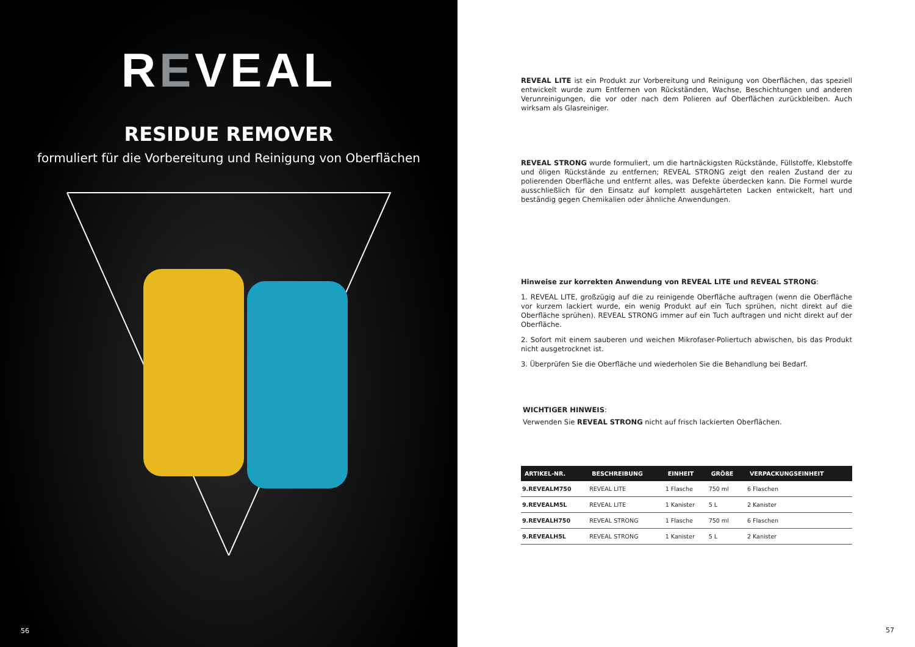REVEAL
RESIDUE REMOVER
formuliert für die Vorbereitung und Reinigung von Oberflächen
56
REVEAL LITE ist ein Produkt zur Vorbereitung und Reinigung von Oberflächen, das speziell entwickelt wurde zum Entfernen von Rückständen, Wachse, Beschichtungen und anderen Verunreinigungen, die vor oder nach dem Polieren auf Oberflächen zurückbleiben. Auch wirksam als Glasreiniger.
REVEAL STRONG wurde formuliert, um die hartnäckigsten Rückstände, Füllstoffe, Klebstoffe und öligen Rückstände zu entfernen; REVEAL STRONG zeigt den realen Zustand der zu polierenden Oberfläche und entfernt alles, was Defekte überdecken kann. Die Formel wurde ausschließlich für den Einsatz auf komplett ausgehärteten Lacken entwickelt, hart und beständig gegen Chemikalien oder ähnliche Anwendungen.
Hinweise zur korrekten Anwendung von REVEAL LITE und REVEAL STRONG:
1. REVEAL LITE, großzügig auf die zu reinigende Oberfläche auftragen (wenn die Oberfläche vor kurzem lackiert wurde, ein wenig Produkt auf ein Tuch sprühen, nicht direkt auf die Oberfläche sprühen). REVEAL STRONG immer auf ein Tuch auftragen und nicht direkt auf der Oberfläche.
2. Sofort mit einem sauberen und weichen Mikrofaser-Poliertuch abwischen, bis das Produkt nicht ausgetrocknet ist.
3. Überprüfen Sie die Oberfläche und wiederholen Sie die Behandlung bei Bedarf.
WICHTIGER HINWEIS:
Verwenden Sie REVEAL STRONG nicht auf frisch lackierten Oberflächen.
| ARTIKEL-NR. | BESCHREIBUNG | EINHEIT | GRÖßE | VERPACKUNGSEINHEIT |
| --- | --- | --- | --- | --- |
| 9.REVEALM750 | REVEAL LITE | 1 Flasche | 750 ml | 6 Flaschen |
| 9.REVEALM5L | REVEAL LITE | 1 Kanister | 5 L | 2 Kanister |
| 9.REVEALH750 | REVEAL STRONG | 1 Flasche | 750 ml | 6 Flaschen |
| 9.REVEALH5L | REVEAL STRONG | 1 Kanister | 5 L | 2 Kanister |
57